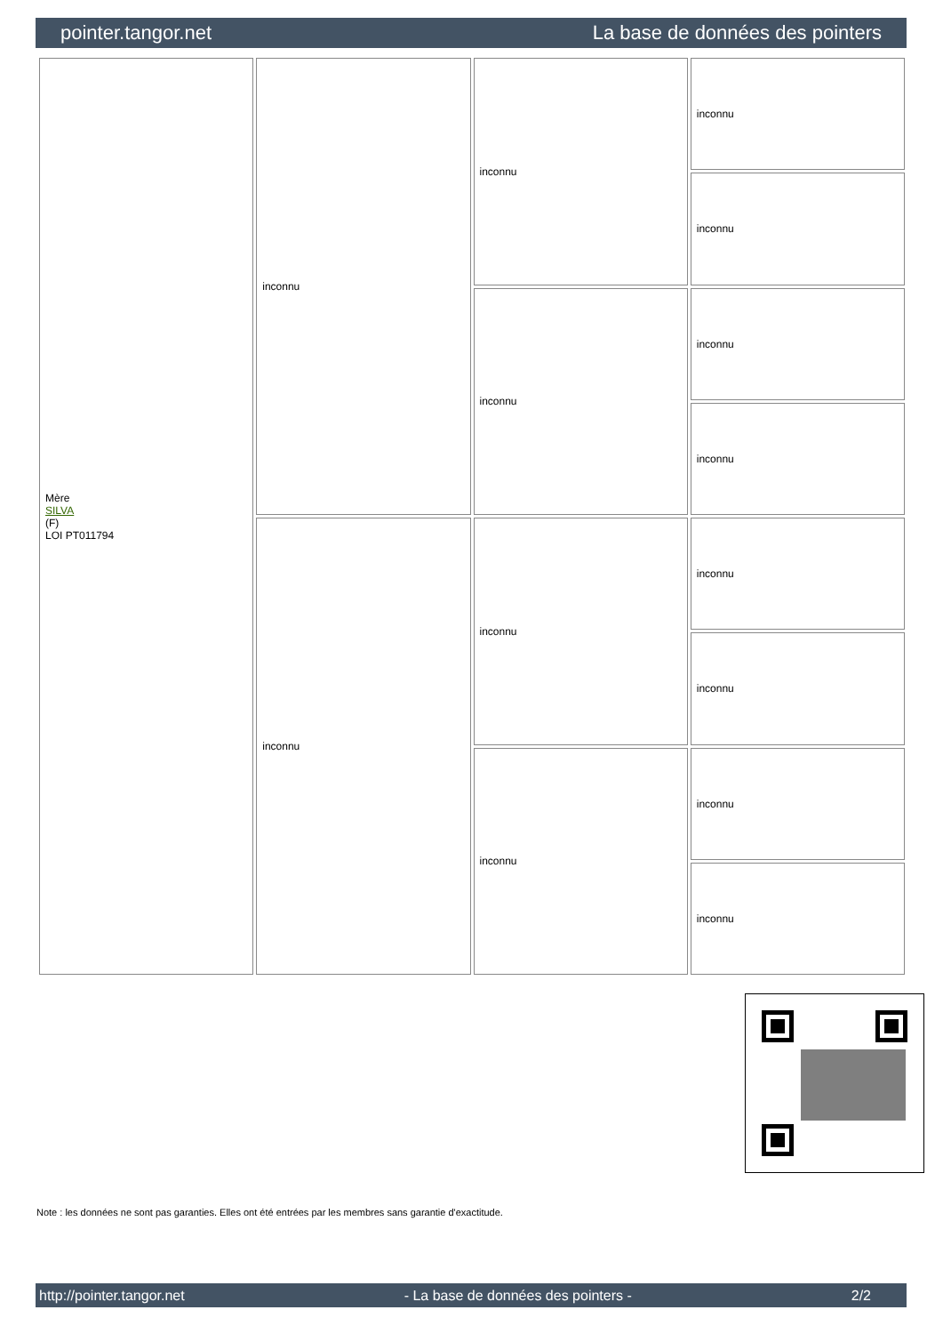pointer.tangor.net La base de données des pointers
| Mère SILVA (F) LOI PT011794 | inconnu | inconnu | inconnu |
| | | | inconnu |
| | | inconnu | inconnu |
| | | | inconnu |
| | inconnu | inconnu | inconnu |
| | | | inconnu |
| | | inconnu | inconnu |
| | | | inconnu |
Note : les données ne sont pas garanties. Elles ont été entrées par les membres sans garantie d'exactitude.
http://pointer.tangor.net - La base de données des pointers - 2/2